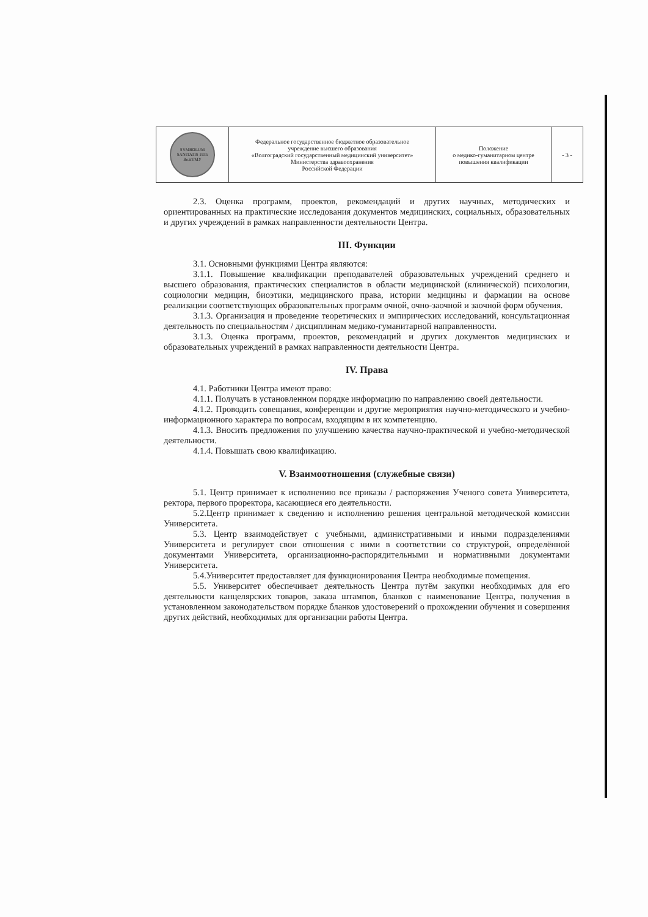| SYMBOLUM SANITATIS 1935 ВолгГМУ | Федеральное государственное бюджетное образовательное учреждение высшего образования «Волгоградский государственный медицинский университет» Министерства здравоохранения Российской Федерации | Положение о медико-гуманитарном центре повышения квалификации | - 3 - |
2.3. Оценка программ, проектов, рекомендаций и других научных, методических и ориентированных на практические исследования документов медицинских, социальных, образовательных и других учреждений в рамках направленности деятельности Центра.
III. Функции
3.1. Основными функциями Центра являются:
3.1.1. Повышение квалификации преподавателей образовательных учреждений среднего и высшего образования, практических специалистов в области медицинской (клинической) психологии, социологии медицин, биоэтики, медицинского права, истории медицины и фармации на основе реализации соответствующих образовательных программ очной, очно-заочной и заочной форм обучения.
3.1.3. Организация и проведение теоретических и эмпирических исследований, консультационная деятельность по специальностям / дисциплинам медико-гуманитарной направленности.
3.1.3. Оценка программ, проектов, рекомендаций и других документов медицинских и образовательных учреждений в рамках направленности деятельности Центра.
IV. Права
4.1. Работники Центра имеют право:
4.1.1. Получать в установленном порядке информацию по направлению своей деятельности.
4.1.2. Проводить совещания, конференции и другие мероприятия научно-методического и учебно-информационного характера по вопросам, входящим в их компетенцию.
4.1.3. Вносить предложения по улучшению качества научно-практической и учебно-методической деятельности.
4.1.4. Повышать свою квалификацию.
V. Взаимоотношения (служебные связи)
5.1. Центр принимает к исполнению все приказы / распоряжения Ученого совета Университета, ректора, первого проректора, касающиеся его деятельности.
5.2.Центр принимает к сведению и исполнению решения центральной методической комиссии Университета.
5.3. Центр взаимодействует с учебными, административными и иными подразделениями Университета и регулирует свои отношения с ними в соответствии со структурой, определённой документами Университета, организационно-распорядительными и нормативными документами Университета.
5.4.Университет предоставляет для функционирования Центра необходимые помещения.
5.5. Университет обеспечивает деятельность Центра путём закупки необходимых для его деятельности канцелярских товаров, заказа штампов, бланков с наименование Центра, получения в установленном законодательством порядке бланков удостоверений о прохождении обучения и совершения других действий, необходимых для организации работы Центра.